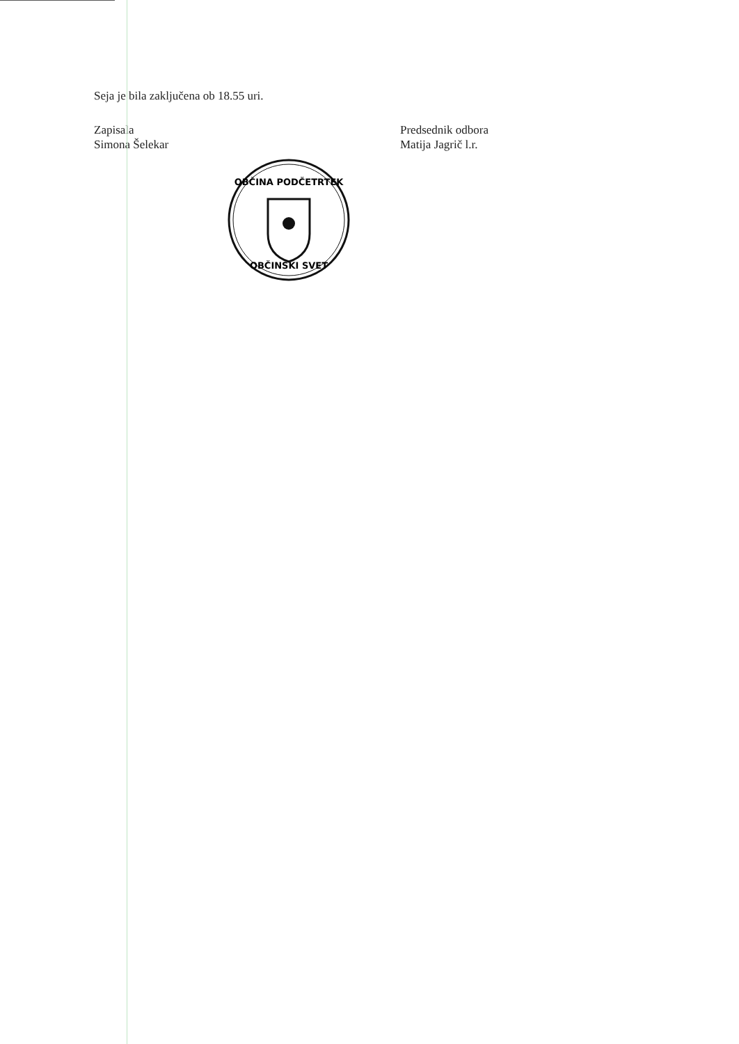Seja je bila zaključena ob 18.55 uri.
Zapisala
Simona Šelekar
Predsednik odbora
Matija Jagrič l.r.
OBČINA PODČETRTEK
OBČINSKI SVET